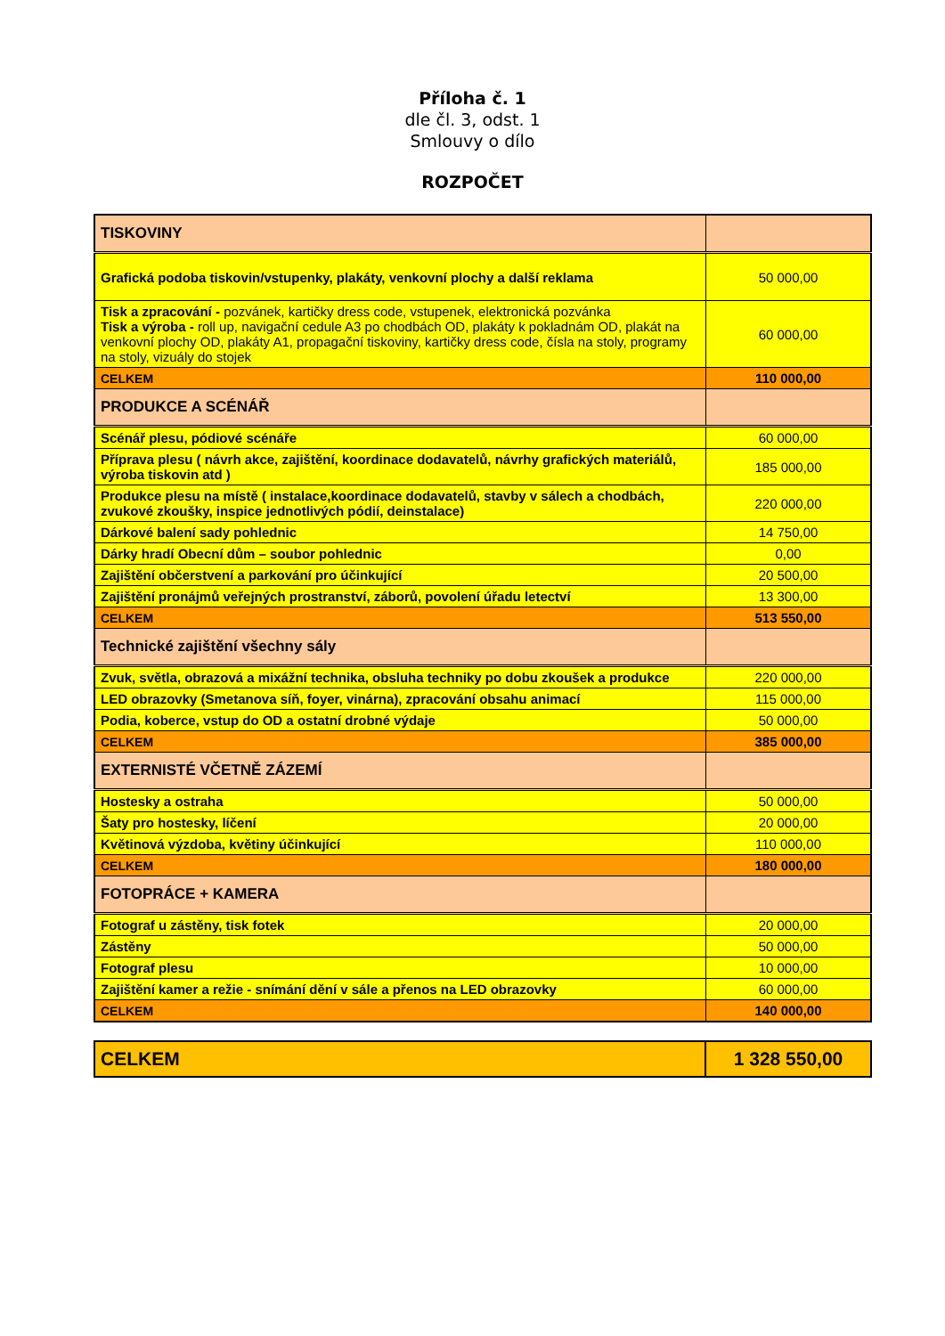Příloha č. 1
dle čl. 3, odst. 1
Smlouvy o dílo
ROZPOČET
| TISKOVINY | |
| Grafická podoba tiskovin/vstupenky, plakáty, venkovní plochy a další reklama | 50 000,00 |
| Tisk a zpracování - pozvánek, kartičky dress code, vstupenek, elektronická pozvánka Tisk a výroba - roll up, navigační cedule A3 po chodbách OD, plakáty k pokladnám OD, plakát na venkovní plochy OD, plakáty A1, propagační tiskoviny, kartičky dress code, čísla na stoly, programy na stoly, vizuály do stojek | 60 000,00 |
| CELKEM | 110 000,00 |
| PRODUKCE A SCÉNÁŘ | |
| Scénář plesu, pódiové scénáře | 60 000,00 |
| Příprava plesu ( návrh akce, zajištění, koordinace dodavatelů, návrhy grafických materiálů, výroba tiskovin atd ) | 185 000,00 |
| Produkce plesu na místě ( instalace,koordinace dodavatelů, stavby v sálech a chodbách, zvukové zkoušky, inspice jednotlivých pódií, deinstalace) | 220 000,00 |
| Dárkové balení sady pohlednic | 14 750,00 |
| Dárky hradí Obecní dům – soubor pohlednic | 0,00 |
| Zajištění občerstvení a parkování pro účinkující | 20 500,00 |
| Zajištění pronájmů veřejných prostranství, záborů, povolení úřadu letectví | 13 300,00 |
| CELKEM | 513 550,00 |
| Technické zajištění všechny sály | |
| Zvuk, světla, obrazová a mixážní technika, obsluha techniky po dobu zkoušek a produkce | 220 000,00 |
| LED obrazovky (Smetanova síň, foyer, vinárna), zpracování obsahu animací | 115 000,00 |
| Podia, koberce, vstup do OD a ostatní drobné výdaje | 50 000,00 |
| CELKEM | 385 000,00 |
| EXTERNISTÉ VČETNĚ ZÁZEMÍ | |
| Hostesky a ostraha | 50 000,00 |
| Šaty pro hostesky, líčení | 20 000,00 |
| Květinová výzdoba, květiny účinkující | 110 000,00 |
| CELKEM | 180 000,00 |
| FOTOPRÁCE + KAMERA | |
| Fotograf u zástěny, tisk fotek | 20 000,00 |
| Zástěny | 50 000,00 |
| Fotograf plesu | 10 000,00 |
| Zajištění kamer a režie - snímání dění v sále a přenos na LED obrazovky | 60 000,00 |
| CELKEM | 140 000,00 |
| CELKEM | 1 328 550,00 |